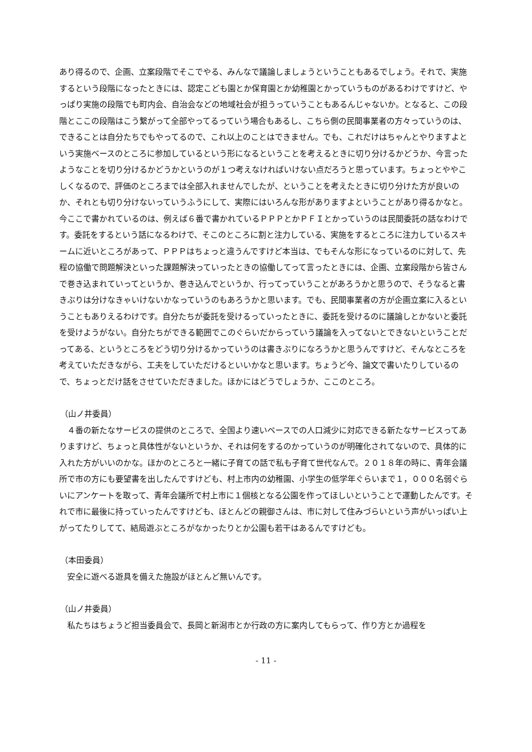あり得るので、企画、立案段階でそこでやる、みんなで議論しましょうということもあるでしょう。それで、実施するという段階になったときには、認定こども園とか保育園とか幼稚園とかっていうものがあるわけですけど、やっぱり実施の段階でも町内会、自治会などの地域社会が担うっていうこともあるんじゃないか。となると、この段階とここの段階はこう繋がって全部やってるっていう場合もあるし、こちら側の民間事業者の方々っていうのは、できることは自分たちでもやってるので、これ以上のことはできません。でも、これだけはちゃんとやりますよという実施ベースのところに参加しているという形になるということを考えるときに切り分けるかどうか、今言ったようなことを切り分けるかどうかというのが１つ考えなければいけない点だろうと思っています。ちょっとややこしくなるので、評価のところまでは全部入れませんでしたが、ということを考えたときに切り分けた方が良いのか、それとも切り分けないっていうふうにして、実際にはいろんな形がありますよということがあり得るかなと。今ここで書かれているのは、例えば６番で書かれているＰＰＰとかＰＦＩとかっていうのは民間委託の話なわけです。委託をするという話になるわけで、そこのところに割と注力している、実施をするところに注力しているスキームに近いところがあって、ＰＰＰはちょっと違うんですけど本当は、でもそんな形になっているのに対して、先程の協働で問題解決といった課題解決っていったときの協働してって言ったときには、企画、立案段階から皆さんで巻き込まれていってというか、巻き込んでというか、行ってっていうことがあろうかと思うので、そうなると書きぶりは分けなきゃいけないかなっていうのもあろうかと思います。でも、民間事業者の方が企画立案に入るということもありえるわけです。自分たちが委託を受けるっていったときに、委託を受けるのに議論しとかないと委託を受けようがない。自分たちができる範囲でこのぐらいだからっていう議論を入ってないとできないということだってある、というところをどう切り分けるかっていうのは書きぶりになろうかと思うんですけど、そんなところを考えていただきながら、工夫をしていただけるといいかなと思います。ちょうど今、論文で書いたりしているので、ちょっとだけ話をさせていただきました。ほかにはどうでしょうか、ここのところ。
（山ノ井委員）
　４番の新たなサービスの提供のところで、全国より速いペースでの人口減少に対応できる新たなサービスってありますけど、ちょっと具体性がないというか、それは何をするのかっていうのが明確化されてないので、具体的に入れた方がいいのかな。ほかのところと一緒に子育ての話で私も子育て世代なんで。２０１８年の時に、青年会議所で市の方にも要望書を出したんですけども、村上市内の幼稚園、小学生の低学年ぐらいまで１，０００名弱ぐらいにアンケートを取って、青年会議所で村上市に１個核となる公園を作ってほしいということで運動したんです。それで市に最後に持っていったんですけども、ほとんどの親御さんは、市に対して住みづらいという声がいっぱい上がってたりしてて、結局遊ぶところがなかったりとか公園も若干はあるんですけども。
（本田委員）
　安全に遊べる遊具を備えた施設がほとんど無いんです。
（山ノ井委員）
　私たちはちょうど担当委員会で、長岡と新潟市とか行政の方に案内してもらって、作り方とか過程を
- 11 -